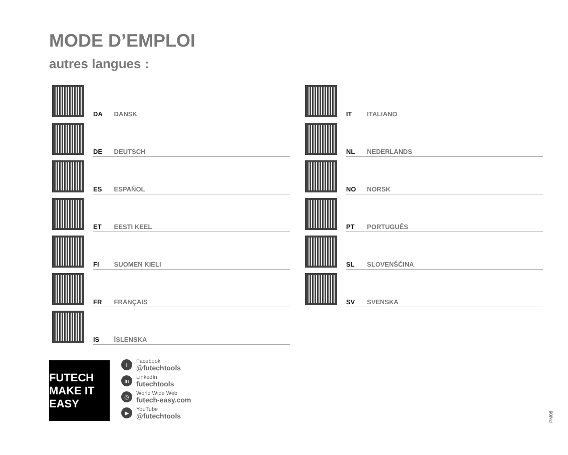MODE D’EMPLOI
autres langues :
DA DANSK
DE DEUTSCH
ES ESPAÑOL
ET EESTI KEEL
FI SUOMEN KIELI
FR FRANÇAIS
IS ÍSLENSKA
IT ITALIANO
NL NEDERLANDS
NO NORSK
PT PORTUGUÊS
SL SLOVENŠČINA
SV SVENSKA
FUTECH MAKE IT EASY
f Facebook
@futechtools
in LinkedIn
futechtools
◎ World Wide Web
futech-easy.com
▶ YouTube
@futechtools
PM08